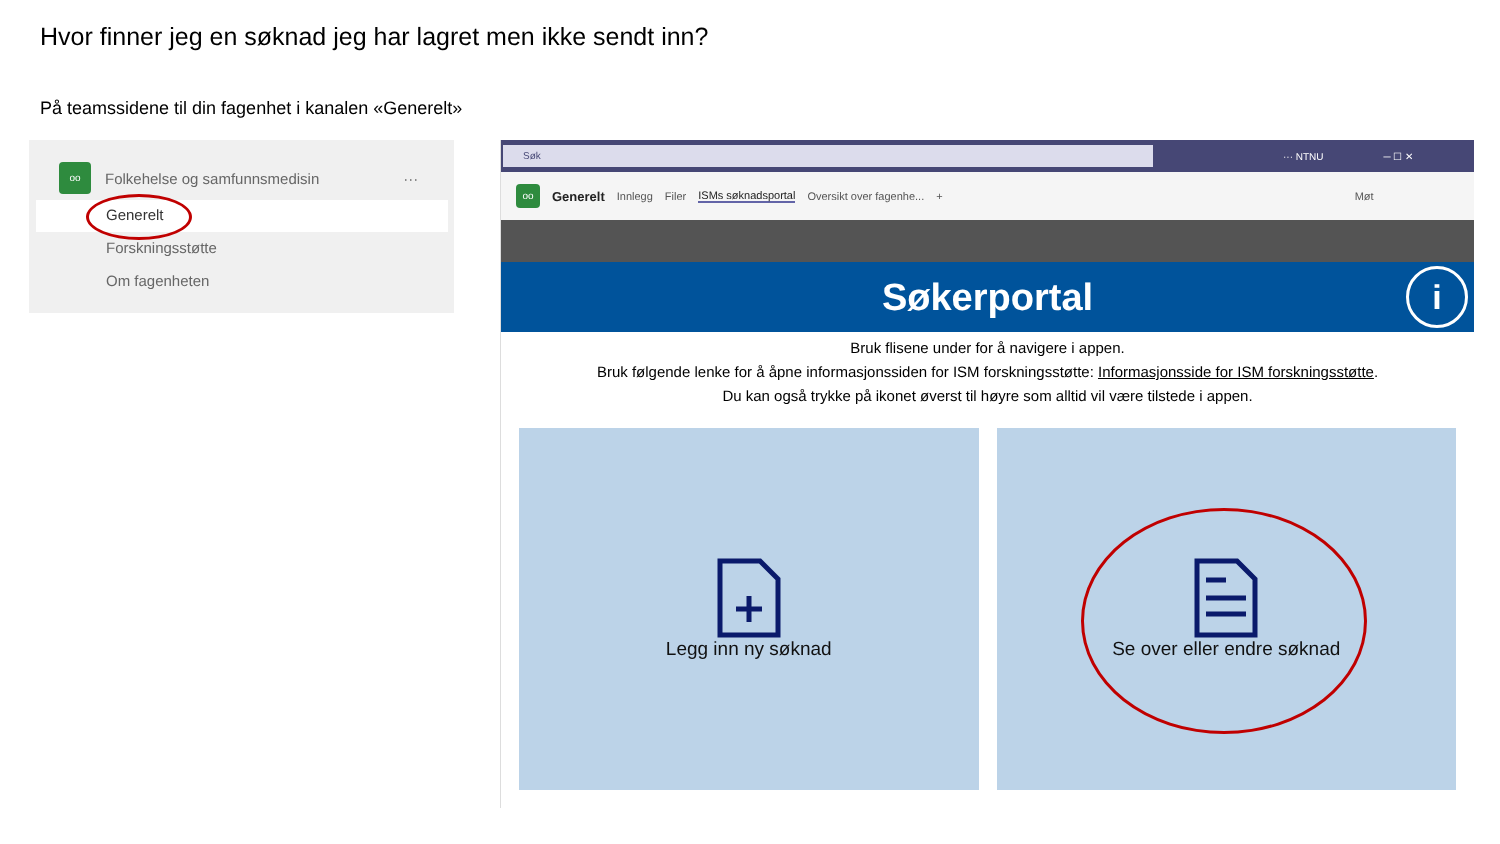Hvor finner jeg en søknad jeg har lagret men ikke sendt inn?
På teamssidene til din fagenhet i kanalen «Generelt»
oo
Folkehelse og samfunnsmedisin ···
Generelt
Forskningsstøtte
Om fagenheten
Søk
··· NTNU ─ ☐ ✕
oo
Generelt Innlegg Filer ISMs søknadsportal Oversikt over fagenhe... + Møt
Søkerportal i
Bruk flisene under for å navigere i appen.
Bruk følgende lenke for å åpne informasjonssiden for ISM forskningsstøtte: Informasjonsside for ISM forskningsstøtte.
Du kan også trykke på ikonet øverst til høyre som alltid vil være tilstede i appen.
Legg inn ny søknad Se over eller endre søknad